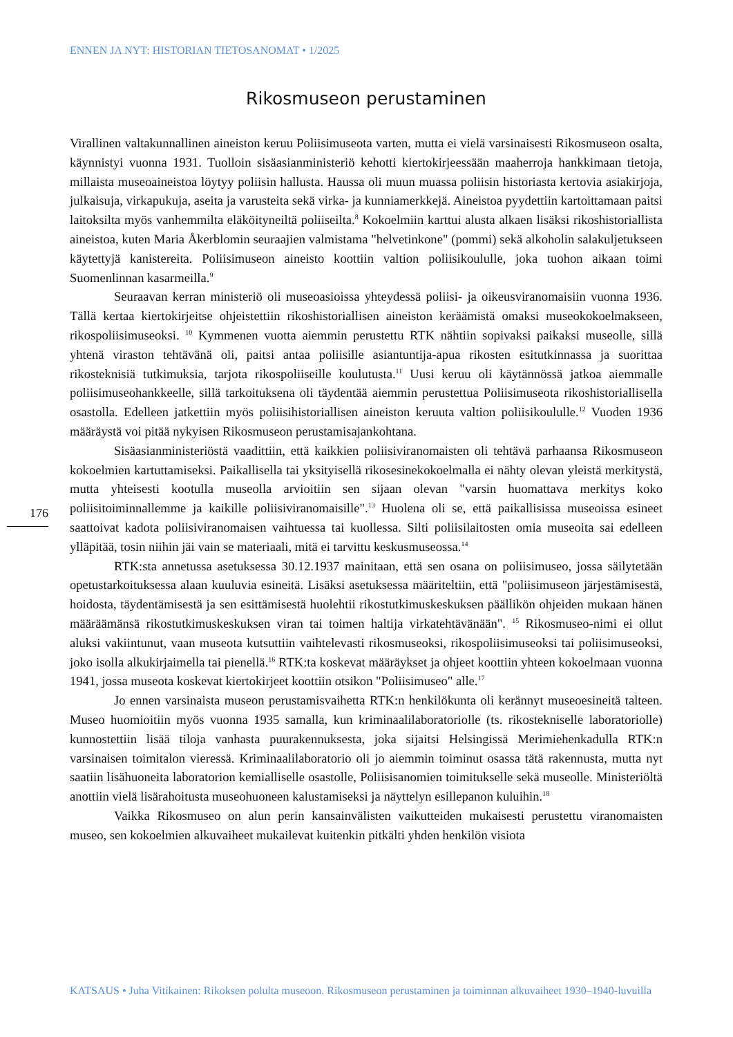ENNEN JA NYT: HISTORIAN TIETOSANOMAT • 1/2025
Rikosmuseon perustaminen
176
Virallinen valtakunnallinen aineiston keruu Poliisimuseota varten, mutta ei vielä varsinaisesti Rikosmuseon osalta, käynnistyi vuonna 1931. Tuolloin sisäasianministeriö kehotti kiertokirjeessään maaherroja hankkimaan tietoja, millaista museoaineistoa löytyy poliisin hallusta. Haussa oli muun muassa poliisin historiasta kertovia asiakirjoja, julkaisuja, virkapukuja, aseita ja varusteita sekä virka- ja kunniamerkkejä. Aineistoa pyydettiin kartoittamaan paitsi laitoksilta myös vanhemmilta eläköityneiltä poliiseilta.<sup>8</sup> Kokoelmiin karttui alusta alkaen lisäksi rikoshistoriallista aineistoa, kuten Maria Åkerblomin seuraajien valmistama "helvetinkone" (pommi) sekä alkoholin salakuljetukseen käytettyjä kanistereita. Poliisimuseon aineisto koottiin valtion poliisikoululle, joka tuohon aikaan toimi Suomenlinnan kasarmeilla.<sup>9</sup>
Seuraavan kerran ministeriö oli museoasioissa yhteydessä poliisi- ja oikeusviranomaisiin vuonna 1936. Tällä kertaa kiertokirjeitse ohjeistettiin rikoshistoriallisen aineiston keräämistä omaksi museokokoelmakseen, rikospoliisimuseoksi. <sup>10</sup> Kymmenen vuotta aiemmin perustettu RTK nähtiin sopivaksi paikaksi museolle, sillä yhtenä viraston tehtävänä oli, paitsi antaa poliisille asiantuntija-apua rikosten esitutkinnassa ja suorittaa rikosteknisiä tutkimuksia, tarjota rikospoliiseille koulutusta.<sup>11</sup> Uusi keruu oli käytännössä jatkoa aiemmalle poliisimuseohankkeelle, sillä tarkoituksena oli täydentää aiemmin perustettua Poliisimuseota rikoshistoriallisella osastolla. Edelleen jatkettiin myös poliisihistoriallisen aineiston keruuta valtion poliisikoululle.<sup>12</sup> Vuoden 1936 määräystä voi pitää nykyisen Rikosmuseon perustamisajankohtana.
Sisäasianministeriöstä vaadittiin, että kaikkien poliisiviranomaisten oli tehtävä parhaansa Rikosmuseon kokoelmien kartuttamiseksi. Paikallisella tai yksityisellä rikosesinekokoelmalla ei nähty olevan yleistä merkitystä, mutta yhteisesti kootulla museolla arvioitiin sen sijaan olevan "varsin huomattava merkitys koko poliisitoiminnallemme ja kaikille poliisiviranomaisille".<sup>13</sup> Huolena oli se, että paikallisissa museoissa esineet saattoivat kadota poliisiviranomaisen vaihtuessa tai kuollessa. Silti poliisilaitosten omia museoita sai edelleen ylläpitää, tosin niihin jäi vain se materiaali, mitä ei tarvittu keskusmuseossa.<sup>14</sup>
RTK:sta annetussa asetuksessa 30.12.1937 mainitaan, että sen osana on poliisimuseo, jossa säilytetään opetustarkoituksessa alaan kuuluvia esineitä. Lisäksi asetuksessa määriteltiin, että "poliisimuseon järjestämisestä, hoidosta, täydentämisestä ja sen esittämisestä huolehtii rikostutkimuskeskuksen päällikön ohjeiden mukaan hänen määräämänsä rikostutkimuskeskuksen viran tai toimen haltija virkatehtävänään". <sup>15</sup> Rikosmuseo-nimi ei ollut aluksi vakiintunut, vaan museota kutsuttiin vaihtelevasti rikosmuseoksi, rikospoliisimuseoksi tai poliisimuseoksi, joko isolla alkukirjaimella tai pienellä.<sup>16</sup> RTK:ta koskevat määräykset ja ohjeet koottiin yhteen kokoelmaan vuonna 1941, jossa museota koskevat kiertokirjeet koottiin otsikon "Poliisimuseo" alle.<sup>17</sup>
Jo ennen varsinaista museon perustamisvaihetta RTK:n henkilökunta oli kerännyt museoesineitä talteen. Museo huomioitiin myös vuonna 1935 samalla, kun kriminaalilaboratoriolle (ts. rikostekniselle laboratoriolle) kunnostettiin lisää tiloja vanhasta puurakennuksesta, joka sijaitsi Helsingissä Merimiehenkadulla RTK:n varsinaisen toimitalon vieressä. Kriminaalilaboratorio oli jo aiemmin toiminut osassa tätä rakennusta, mutta nyt saatiin lisähuoneita laboratorion kemialliselle osastolle, Poliisisanomien toimitukselle sekä museolle. Ministeriöltä anottiin vielä lisärahoitusta museohuoneen kalustamiseksi ja näyttelyn esillepanon kuluihin.<sup>18</sup>
Vaikka Rikosmuseo on alun perin kansainvälisten vaikutteiden mukaisesti perustettu viranomaisten museo, sen kokoelmien alkuvaiheet mukailevat kuitenkin pitkälti yhden henkilön visiota
KATSAUS • Juha Vitikainen: Rikoksen polulta museoon. Rikosmuseon perustaminen ja toiminnan alkuvaiheet 1930–1940-luvuilla